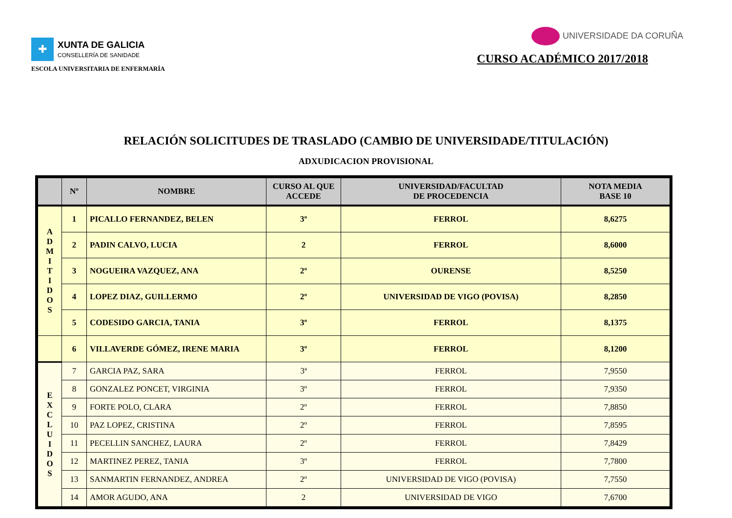✚
XUNTA DE GALICIA
CONSELLERÍA DE SANIDADE
ESCOLA UNIVERSITARIA DE ENFERMARÍA
UNIVERSIDADE DA CORUÑA
CURSO ACADÉMICO 2017/2018
RELACIÓN SOLICITUDES DE TRASLADO (CAMBIO DE UNIVERSIDADE/TITULACIÓN)
ADXUDICACION PROVISIONAL
| | Nº | NOMBRE | CURSO AL QUE ACCEDE | UNIVERSIDAD/FACULTAD DE PROCEDENCIA | NOTA MEDIA BASE 10 |
| --- | --- | --- | --- | --- | --- |
| A D M I T I D O S | 1 | PICALLO FERNANDEZ, BELEN | 3º | FERROL | 8,6275 |
| | 2 | PADIN CALVO, LUCIA | 2 | FERROL | 8,6000 |
| | 3 | NOGUEIRA VAZQUEZ, ANA | 2º | OURENSE | 8,5250 |
| | 4 | LOPEZ DIAZ, GUILLERMO | 2º | UNIVERSIDAD DE VIGO (POVISA) | 8,2850 |
| | 5 | CODESIDO GARCIA, TANIA | 3º | FERROL | 8,1375 |
| | 6 | VILLAVERDE GÓMEZ, IRENE MARIA | 3º | FERROL | 8,1200 |
| E X C L U I D O S | 7 | GARCIA PAZ, SARA | 3ª | FERROL | 7,9550 |
| | 8 | GONZALEZ PONCET, VIRGINIA | 3º | FERROL | 7,9350 |
| | 9 | FORTE POLO, CLARA | 2º | FERROL | 7,8850 |
| | 10 | PAZ LOPEZ, CRISTINA | 2º | FERROL | 7,8595 |
| | 11 | PECELLIN SANCHEZ, LAURA | 2º | FERROL | 7,8429 |
| | 12 | MARTINEZ PEREZ, TANIA | 3º | FERROL | 7,7800 |
| | 13 | SANMARTIN FERNANDEZ, ANDREA | 2º | UNIVERSIDAD DE VIGO (POVISA) | 7,7550 |
| | 14 | AMOR AGUDO, ANA | 2 | UNIVERSIDAD DE VIGO | 7,6700 |